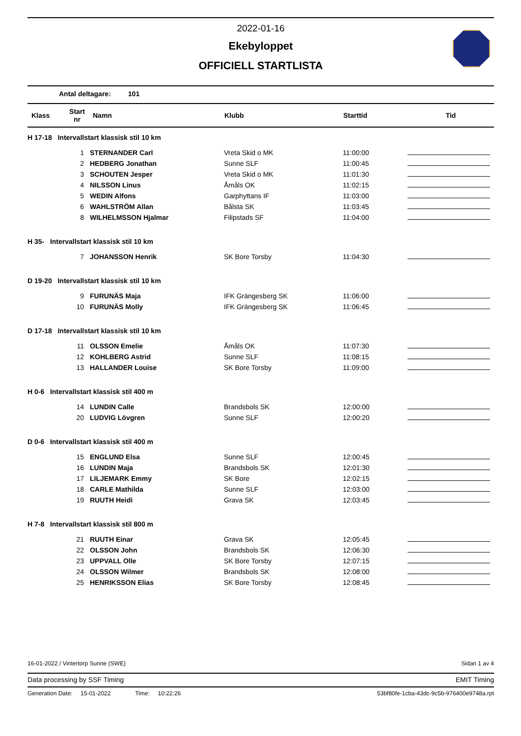2022-01-16
Ekebyloppet
OFFICIELL STARTLISTA
Antal deltagare: 101
| Klass | Start nr | Namn | Klubb | Starttid | Tid |
| --- | --- | --- | --- | --- | --- |
| H 17-18 Intervallstart klassisk stil 10 km | | | | | |
| | 1 | STERNANDER Carl | Vreta Skid o MK | 11:00:00 | |
| | 2 | HEDBERG Jonathan | Sunne SLF | 11:00:45 | |
| | 3 | SCHOUTEN Jesper | Vreta Skid o MK | 11:01:30 | |
| | 4 | NILSSON Linus | Åmåls OK | 11:02:15 | |
| | 5 | WEDIN Alfons | Garphyttans IF | 11:03:00 | |
| | 6 | WAHLSTRÖM Allan | Bålsta SK | 11:03:45 | |
| | 8 | WILHELMSSON Hjalmar | Filipstads SF | 11:04:00 | |
| H 35- Intervallstart klassisk stil 10 km | | | | | |
| | 7 | JOHANSSON Henrik | SK Bore Torsby | 11:04:30 | |
| D 19-20 Intervallstart klassisk stil 10 km | | | | | |
| | 9 | FURUNÄS Maja | IFK Grängesberg SK | 11:06:00 | |
| | 10 | FURUNÄS Molly | IFK Grängesberg SK | 11:06:45 | |
| D 17-18 Intervallstart klassisk stil 10 km | | | | | |
| | 11 | OLSSON Emelie | Åmåls OK | 11:07:30 | |
| | 12 | KOHLBERG Astrid | Sunne SLF | 11:08:15 | |
| | 13 | HALLANDER Louise | SK Bore Torsby | 11:09:00 | |
| H 0-6 Intervallstart klassisk stil 400 m | | | | | |
| | 14 | LUNDIN Calle | Brandsbols SK | 12:00:00 | |
| | 20 | LUDVIG Lövgren | Sunne SLF | 12:00:20 | |
| D 0-6 Intervallstart klassisk stil 400 m | | | | | |
| | 15 | ENGLUND Elsa | Sunne SLF | 12:00:45 | |
| | 16 | LUNDIN Maja | Brandsbols SK | 12:01:30 | |
| | 17 | LILJEMARK Emmy | SK Bore | 12:02:15 | |
| | 18 | CARLE Mathilda | Sunne SLF | 12:03:00 | |
| | 19 | RUUTH Heidi | Grava SK | 12:03:45 | |
| H 7-8 Intervallstart klassisk stil 800 m | | | | | |
| | 21 | RUUTH Einar | Grava SK | 12:05:45 | |
| | 22 | OLSSON John | Brandsbols SK | 12:06:30 | |
| | 23 | UPPVALL Olle | SK Bore Torsby | 12:07:15 | |
| | 24 | OLSSON Wilmer | Brandsbols SK | 12:08:00 | |
| | 25 | HENRIKSSON Elias | SK Bore Torsby | 12:08:45 | |
16-01-2022 / Vintertorp Sunne (SWE) Sidan 1 av 4
Data processing by SSF Timing EMIT Timing
Generation Date: 15-01-2022 Time: 10:22:26 53bf80fe-1cba-43dc-9c5b-976400e9748a.rpt